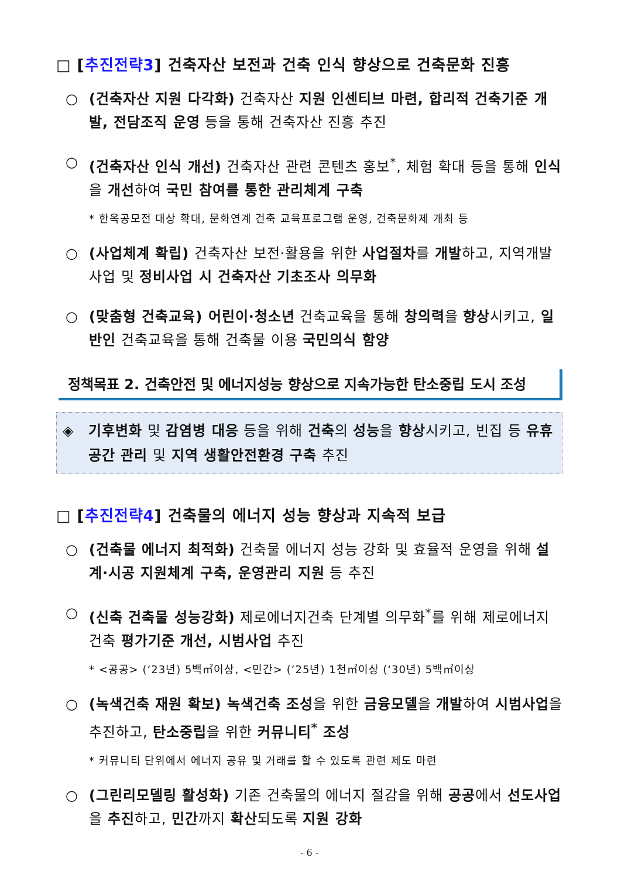□ [추진전략3] 건축자산 보전과 건축 인식 향상으로 건축문화 진흥
○ (건축자산 지원 다각화) 건축자산 지원 인센티브 마련, 합리적 건축기준 개발, 전담조직 운영 등을 통해 건축자산 진흥 추진
○ (건축자산 인식 개선) 건축자산 관련 콘텐츠 홍보<sup>*</sup>, 체험 확대 등을 통해 인식을 개선하여 국민 참여를 통한 관리체계 구축
* 한옥공모전 대상 확대, 문화연계 건축 교육프로그램 운영, 건축문화제 개최 등
○ (사업체계 확립) 건축자산 보전·활용을 위한 사업절차를 개발하고, 지역개발사업 및 정비사업 시 건축자산 기초조사 의무화
○ (맞춤형 건축교육) 어린이·청소년 건축교육을 통해 창의력을 향상시키고, 일반인 건축교육을 통해 건축물 이용 국민의식 함양
정책목표 2. 건축안전 및 에너지성능 향상으로 지속가능한 탄소중립 도시 조성
◈ 기후변화 및 감염병 대응 등을 위해 건축의 성능을 향상시키고, 빈집 등 유휴공간 관리 및 지역 생활안전환경 구축 추진
□ [추진전략4] 건축물의 에너지 성능 향상과 지속적 보급
○ (건축물 에너지 최적화) 건축물 에너지 성능 강화 및 효율적 운영을 위해 설계·시공 지원체계 구축, 운영관리 지원 등 추진
○ (신축 건축물 성능강화) 제로에너지건축 단계별 의무화<sup>*</sup>를 위해 제로에너지건축 평가기준 개선, 시범사업 추진
* <공공> (‘23년) 5백㎡이상, <민간> (’25년) 1천㎡이상 (‘30년) 5백㎡이상
○ (녹색건축 재원 확보) 녹색건축 조성을 위한 금융모델을 개발하여 시범사업을 추진하고, 탄소중립을 위한 커뮤니티<sup>*</sup> 조성
* 커뮤니티 단위에서 에너지 공유 및 거래를 할 수 있도록 관련 제도 마련
○ (그린리모델링 활성화) 기존 건축물의 에너지 절감을 위해 공공에서 선도사업을 추진하고, 민간까지 확산되도록 지원 강화
- 6 -